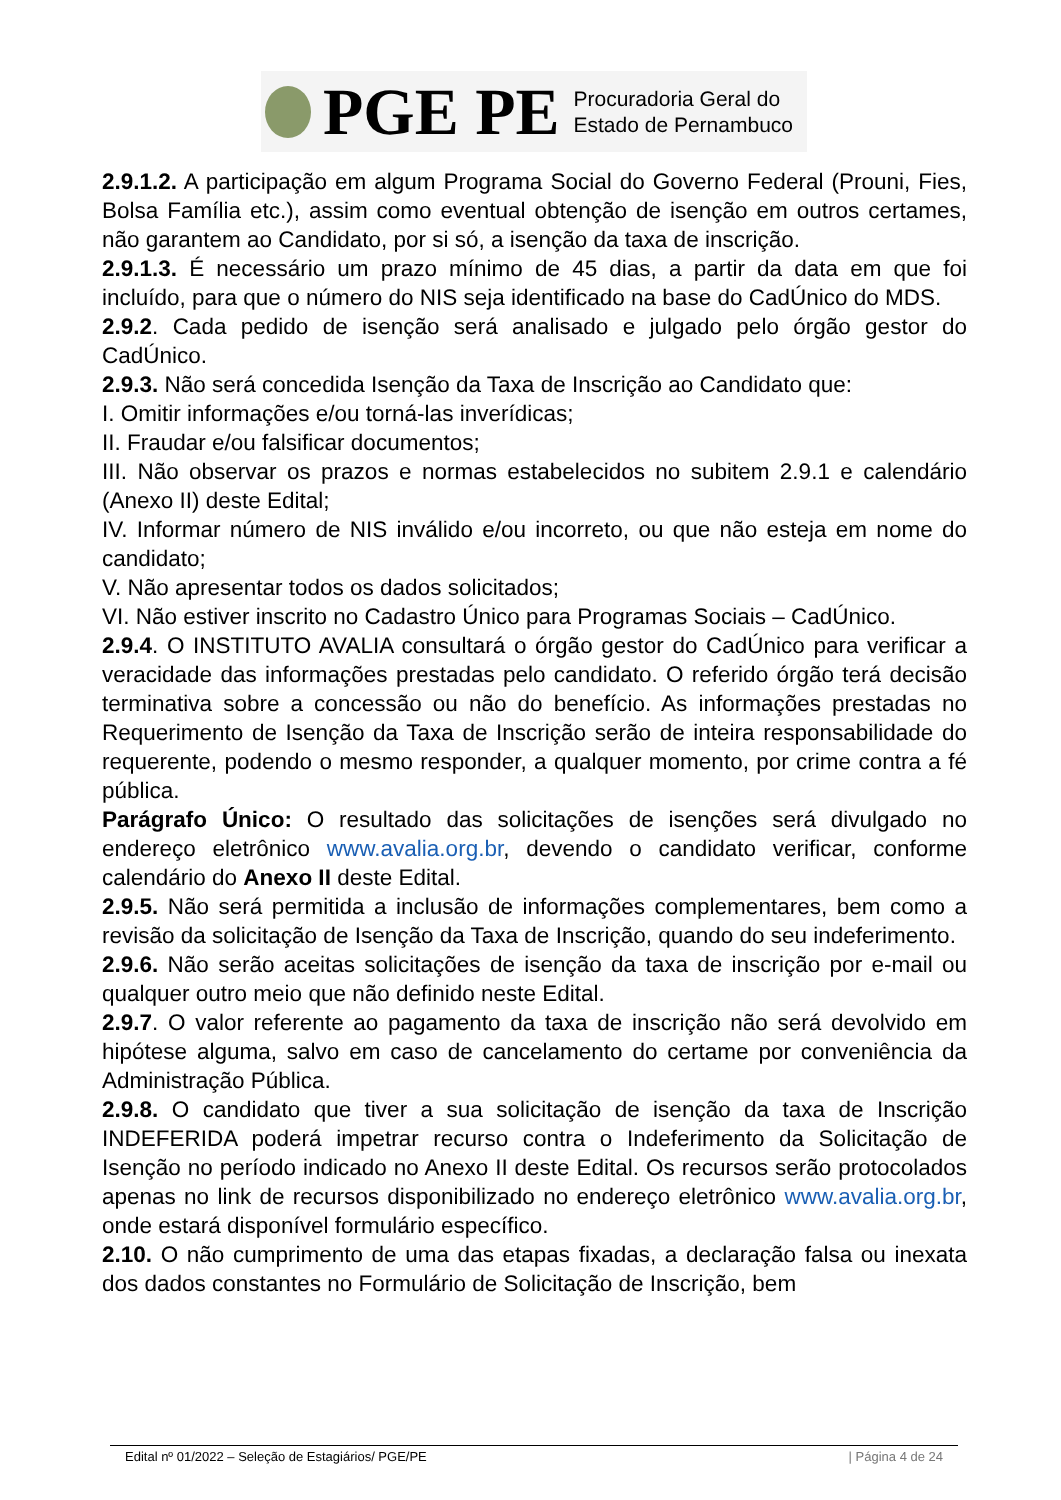PGE PE
Procuradoria Geral do
Estado de Pernambuco
2.9.1.2. A participação em algum Programa Social do Governo Federal (Prouni, Fies, Bolsa Família etc.), assim como eventual obtenção de isenção em outros certames, não garantem ao Candidato, por si só, a isenção da taxa de inscrição.
2.9.1.3. É necessário um prazo mínimo de 45 dias, a partir da data em que foi incluído, para que o número do NIS seja identificado na base do CadÚnico do MDS.
2.9.2. Cada pedido de isenção será analisado e julgado pelo órgão gestor do CadÚnico.
2.9.3. Não será concedida Isenção da Taxa de Inscrição ao Candidato que:
I. Omitir informações e/ou torná-las inverídicas;
II. Fraudar e/ou falsificar documentos;
III. Não observar os prazos e normas estabelecidos no subitem 2.9.1 e calendário (Anexo II) deste Edital;
IV. Informar número de NIS inválido e/ou incorreto, ou que não esteja em nome do candidato;
V. Não apresentar todos os dados solicitados;
VI. Não estiver inscrito no Cadastro Único para Programas Sociais – CadÚnico.
2.9.4. O INSTITUTO AVALIA consultará o órgão gestor do CadÚnico para verificar a veracidade das informações prestadas pelo candidato. O referido órgão terá decisão terminativa sobre a concessão ou não do benefício. As informações prestadas no Requerimento de Isenção da Taxa de Inscrição serão de inteira responsabilidade do requerente, podendo o mesmo responder, a qualquer momento, por crime contra a fé pública.
Parágrafo Único: O resultado das solicitações de isenções será divulgado no endereço eletrônico www.avalia.org.br, devendo o candidato verificar, conforme calendário do Anexo II deste Edital.
2.9.5. Não será permitida a inclusão de informações complementares, bem como a revisão da solicitação de Isenção da Taxa de Inscrição, quando do seu indeferimento.
2.9.6. Não serão aceitas solicitações de isenção da taxa de inscrição por e-mail ou qualquer outro meio que não definido neste Edital.
2.9.7. O valor referente ao pagamento da taxa de inscrição não será devolvido em hipótese alguma, salvo em caso de cancelamento do certame por conveniência da Administração Pública.
2.9.8. O candidato que tiver a sua solicitação de isenção da taxa de Inscrição INDEFERIDA poderá impetrar recurso contra o Indeferimento da Solicitação de Isenção no período indicado no Anexo II deste Edital. Os recursos serão protocolados apenas no link de recursos disponibilizado no endereço eletrônico www.avalia.org.br, onde estará disponível formulário específico.
2.10. O não cumprimento de uma das etapas fixadas, a declaração falsa ou inexata dos dados constantes no Formulário de Solicitação de Inscrição, bem
Edital nº 01/2022 – Seleção de Estagiários/ PGE/PE | Página 4 de 24